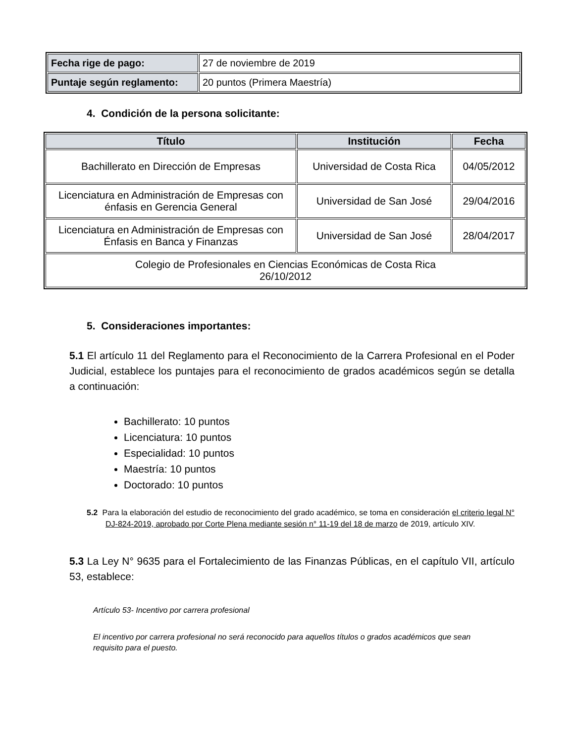| Fecha rige de pago: | 27 de noviembre de 2019 |
| Puntaje según reglamento: | 20 puntos (Primera Maestría) |
4. Condición de la persona solicitante:
| Título | Institución | Fecha |
| --- | --- | --- |
| Bachillerato en Dirección de Empresas | Universidad de Costa Rica | 04/05/2012 |
| Licenciatura en Administración de Empresas con énfasis en Gerencia General | Universidad de San José | 29/04/2016 |
| Licenciatura en Administración de Empresas con Énfasis en Banca y Finanzas | Universidad de San José | 28/04/2017 |
| Colegio de Profesionales en Ciencias Económicas de Costa Rica 26/10/2012 | | |
5. Consideraciones importantes:
5.1 El artículo 11 del Reglamento para el Reconocimiento de la Carrera Profesional en el Poder Judicial, establece los puntajes para el reconocimiento de grados académicos según se detalla a continuación:
Bachillerato: 10 puntos
Licenciatura: 10 puntos
Especialidad: 10 puntos
Maestría: 10 puntos
Doctorado: 10 puntos
5.2 Para la elaboración del estudio de reconocimiento del grado académico, se toma en consideración el criterio legal N° DJ-824-2019, aprobado por Corte Plena mediante sesión n° 11-19 del 18 de marzo de 2019, artículo XIV.
5.3 La Ley N° 9635 para el Fortalecimiento de las Finanzas Públicas, en el capítulo VII, artículo 53, establece:
Artículo 53- Incentivo por carrera profesional
El incentivo por carrera profesional no será reconocido para aquellos títulos o grados académicos que sean requisito para el puesto.